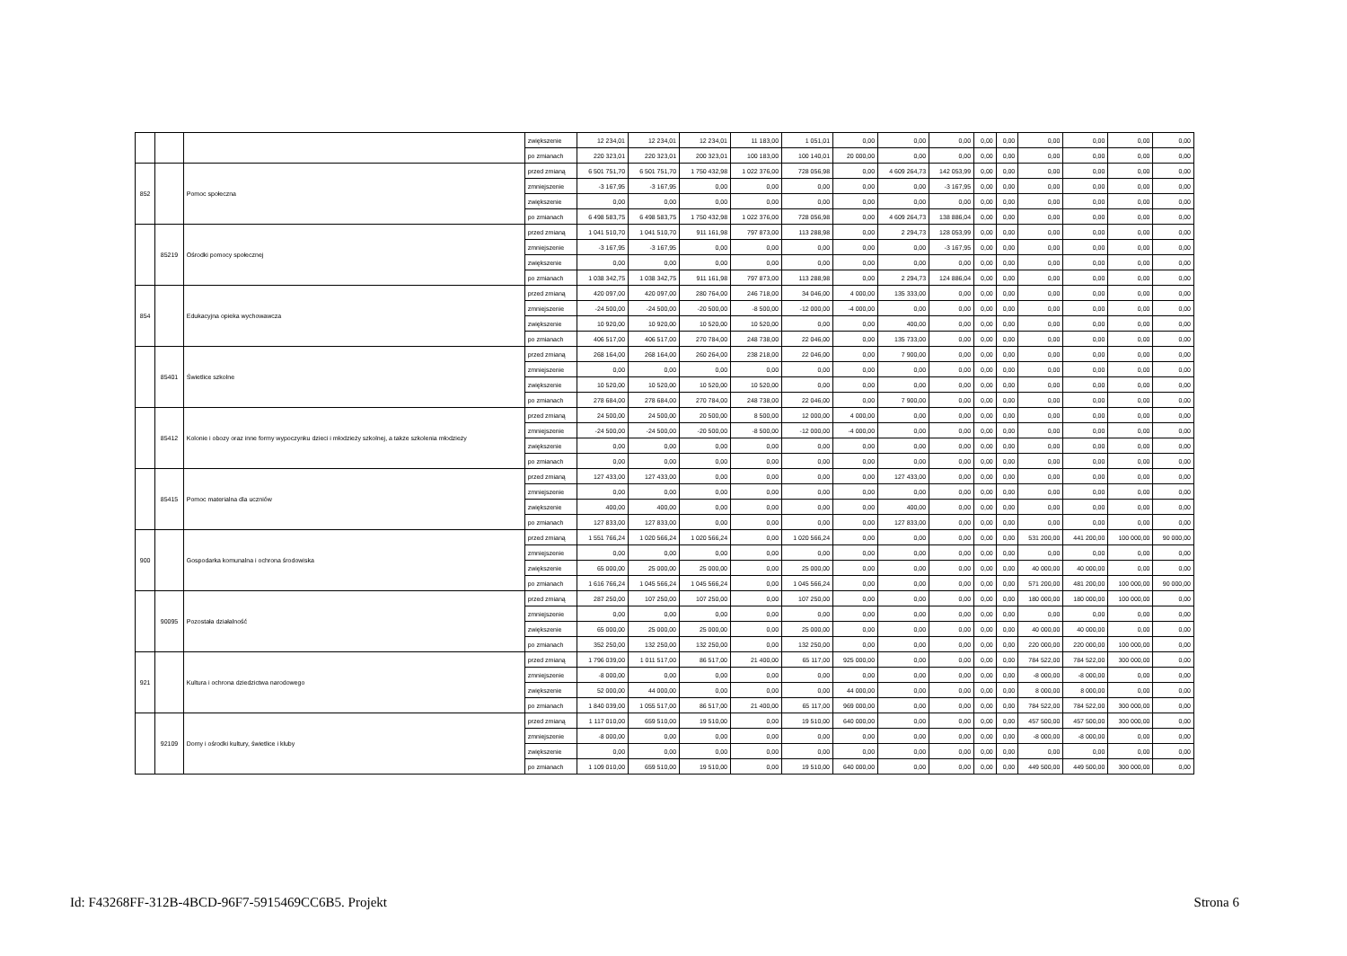| | | | zwiększenie | 12 234,01 | 12 234,01 | 12 234,01 | 11 183,00 | 1 051,01 | 0,00 | 0,00 | 0,00 | 0,00 | 0,00 | 0,00 | 0,00 | 0,00 | 0,00 |
| | | | po zmianach | 220 323,01 | 220 323,01 | 200 323,01 | 100 183,00 | 100 140,01 | 20 000,00 | 0,00 | 0,00 | 0,00 | 0,00 | 0,00 | 0,00 | 0,00 | 0,00 |
| 852 | | Pomoc społeczna | przed zmianą | 6 501 751,70 | 6 501 751,70 | 1 750 432,98 | 1 022 376,00 | 728 056,98 | 0,00 | 4 609 264,73 | 142 053,99 | 0,00 | 0,00 | 0,00 | 0,00 | 0,00 | 0,00 |
| | | | zmniejszenie | -3 167,95 | -3 167,95 | 0,00 | 0,00 | 0,00 | 0,00 | 0,00 | -3 167,95 | 0,00 | 0,00 | 0,00 | 0,00 | 0,00 | 0,00 |
| | | | zwiększenie | 0,00 | 0,00 | 0,00 | 0,00 | 0,00 | 0,00 | 0,00 | 0,00 | 0,00 | 0,00 | 0,00 | 0,00 | 0,00 | 0,00 |
| | | | po zmianach | 6 498 583,75 | 6 498 583,75 | 1 750 432,98 | 1 022 376,00 | 728 056,98 | 0,00 | 4 609 264,73 | 138 886,04 | 0,00 | 0,00 | 0,00 | 0,00 | 0,00 | 0,00 |
| | 85219 | Ośrodki pomocy społecznej | przed zmianą | 1 041 510,70 | 1 041 510,70 | 911 161,98 | 797 873,00 | 113 288,98 | 0,00 | 2 294,73 | 128 053,99 | 0,00 | 0,00 | 0,00 | 0,00 | 0,00 | 0,00 |
| | | | zmniejszenie | -3 167,95 | -3 167,95 | 0,00 | 0,00 | 0,00 | 0,00 | 0,00 | -3 167,95 | 0,00 | 0,00 | 0,00 | 0,00 | 0,00 | 0,00 |
| | | | zwiększenie | 0,00 | 0,00 | 0,00 | 0,00 | 0,00 | 0,00 | 0,00 | 0,00 | 0,00 | 0,00 | 0,00 | 0,00 | 0,00 | 0,00 |
| | | | po zmianach | 1 038 342,75 | 1 038 342,75 | 911 161,98 | 797 873,00 | 113 288,98 | 0,00 | 2 294,73 | 124 886,04 | 0,00 | 0,00 | 0,00 | 0,00 | 0,00 | 0,00 |
| 854 | | Edukacyjna opieka wychowawcza | przed zmianą | 420 097,00 | 420 097,00 | 280 764,00 | 246 718,00 | 34 046,00 | 4 000,00 | 135 333,00 | 0,00 | 0,00 | 0,00 | 0,00 | 0,00 | 0,00 | 0,00 |
| | | | zmniejszenie | -24 500,00 | -24 500,00 | -20 500,00 | -8 500,00 | -12 000,00 | -4 000,00 | 0,00 | 0,00 | 0,00 | 0,00 | 0,00 | 0,00 | 0,00 | 0,00 |
| | | | zwiększenie | 10 920,00 | 10 920,00 | 10 520,00 | 10 520,00 | 0,00 | 0,00 | 400,00 | 0,00 | 0,00 | 0,00 | 0,00 | 0,00 | 0,00 | 0,00 |
| | | | po zmianach | 406 517,00 | 406 517,00 | 270 784,00 | 248 738,00 | 22 046,00 | 0,00 | 135 733,00 | 0,00 | 0,00 | 0,00 | 0,00 | 0,00 | 0,00 | 0,00 |
| | 85401 | Świetlice szkolne | przed zmianą | 268 164,00 | 268 164,00 | 260 264,00 | 238 218,00 | 22 046,00 | 0,00 | 7 900,00 | 0,00 | 0,00 | 0,00 | 0,00 | 0,00 | 0,00 | 0,00 |
| | | | zmniejszenie | 0,00 | 0,00 | 0,00 | 0,00 | 0,00 | 0,00 | 0,00 | 0,00 | 0,00 | 0,00 | 0,00 | 0,00 | 0,00 | 0,00 |
| | | | zwiększenie | 10 520,00 | 10 520,00 | 10 520,00 | 10 520,00 | 0,00 | 0,00 | 0,00 | 0,00 | 0,00 | 0,00 | 0,00 | 0,00 | 0,00 | 0,00 |
| | | | po zmianach | 278 684,00 | 278 684,00 | 270 784,00 | 248 738,00 | 22 046,00 | 0,00 | 7 900,00 | 0,00 | 0,00 | 0,00 | 0,00 | 0,00 | 0,00 | 0,00 |
| | 85412 | Kolonie i obozy oraz inne formy wypoczynku dzieci i młodzieży szkolnej, a także szkolenia młodzieży | przed zmianą | 24 500,00 | 24 500,00 | 20 500,00 | 8 500,00 | 12 000,00 | 4 000,00 | 0,00 | 0,00 | 0,00 | 0,00 | 0,00 | 0,00 | 0,00 | 0,00 |
| | | | zmniejszenie | -24 500,00 | -24 500,00 | -20 500,00 | -8 500,00 | -12 000,00 | -4 000,00 | 0,00 | 0,00 | 0,00 | 0,00 | 0,00 | 0,00 | 0,00 | 0,00 |
| | | | zwiększenie | 0,00 | 0,00 | 0,00 | 0,00 | 0,00 | 0,00 | 0,00 | 0,00 | 0,00 | 0,00 | 0,00 | 0,00 | 0,00 | 0,00 |
| | | | po zmianach | 0,00 | 0,00 | 0,00 | 0,00 | 0,00 | 0,00 | 0,00 | 0,00 | 0,00 | 0,00 | 0,00 | 0,00 | 0,00 | 0,00 |
| | 85415 | Pomoc materialna dla uczniów | przed zmianą | 127 433,00 | 127 433,00 | 0,00 | 0,00 | 0,00 | 0,00 | 127 433,00 | 0,00 | 0,00 | 0,00 | 0,00 | 0,00 | 0,00 | 0,00 |
| | | | zmniejszenie | 0,00 | 0,00 | 0,00 | 0,00 | 0,00 | 0,00 | 0,00 | 0,00 | 0,00 | 0,00 | 0,00 | 0,00 | 0,00 | 0,00 |
| | | | zwiększenie | 400,00 | 400,00 | 0,00 | 0,00 | 0,00 | 0,00 | 400,00 | 0,00 | 0,00 | 0,00 | 0,00 | 0,00 | 0,00 | 0,00 |
| | | | po zmianach | 127 833,00 | 127 833,00 | 0,00 | 0,00 | 0,00 | 0,00 | 127 833,00 | 0,00 | 0,00 | 0,00 | 0,00 | 0,00 | 0,00 | 0,00 |
| 900 | | Gospodarka komunalna i ochrona środowiska | przed zmianą | 1 551 766,24 | 1 020 566,24 | 1 020 566,24 | 0,00 | 1 020 566,24 | 0,00 | 0,00 | 0,00 | 0,00 | 0,00 | 531 200,00 | 441 200,00 | 100 000,00 | 90 000,00 |
| | | | zmniejszenie | 0,00 | 0,00 | 0,00 | 0,00 | 0,00 | 0,00 | 0,00 | 0,00 | 0,00 | 0,00 | 0,00 | 0,00 | 0,00 | 0,00 |
| | | | zwiększenie | 65 000,00 | 25 000,00 | 25 000,00 | 0,00 | 25 000,00 | 0,00 | 0,00 | 0,00 | 0,00 | 0,00 | 40 000,00 | 40 000,00 | 0,00 | 0,00 |
| | | | po zmianach | 1 616 766,24 | 1 045 566,24 | 1 045 566,24 | 0,00 | 1 045 566,24 | 0,00 | 0,00 | 0,00 | 0,00 | 0,00 | 571 200,00 | 481 200,00 | 100 000,00 | 90 000,00 |
| | 90095 | Pozostała działalność | przed zmianą | 287 250,00 | 107 250,00 | 107 250,00 | 0,00 | 107 250,00 | 0,00 | 0,00 | 0,00 | 0,00 | 0,00 | 180 000,00 | 180 000,00 | 100 000,00 | 0,00 |
| | | | zmniejszenie | 0,00 | 0,00 | 0,00 | 0,00 | 0,00 | 0,00 | 0,00 | 0,00 | 0,00 | 0,00 | 0,00 | 0,00 | 0,00 | 0,00 |
| | | | zwiększenie | 65 000,00 | 25 000,00 | 25 000,00 | 0,00 | 25 000,00 | 0,00 | 0,00 | 0,00 | 0,00 | 0,00 | 40 000,00 | 40 000,00 | 0,00 | 0,00 |
| | | | po zmianach | 352 250,00 | 132 250,00 | 132 250,00 | 0,00 | 132 250,00 | 0,00 | 0,00 | 0,00 | 0,00 | 0,00 | 220 000,00 | 220 000,00 | 100 000,00 | 0,00 |
| 921 | | Kultura i ochrona dziedzictwa narodowego | przed zmianą | 1 796 039,00 | 1 011 517,00 | 86 517,00 | 21 400,00 | 65 117,00 | 925 000,00 | 0,00 | 0,00 | 0,00 | 0,00 | 784 522,00 | 784 522,00 | 300 000,00 | 0,00 |
| | | | zmniejszenie | -8 000,00 | 0,00 | 0,00 | 0,00 | 0,00 | 0,00 | 0,00 | 0,00 | 0,00 | 0,00 | -8 000,00 | -8 000,00 | 0,00 | 0,00 |
| | | | zwiększenie | 52 000,00 | 44 000,00 | 0,00 | 0,00 | 0,00 | 44 000,00 | 0,00 | 0,00 | 0,00 | 0,00 | 8 000,00 | 8 000,00 | 0,00 | 0,00 |
| | | | po zmianach | 1 840 039,00 | 1 055 517,00 | 86 517,00 | 21 400,00 | 65 117,00 | 969 000,00 | 0,00 | 0,00 | 0,00 | 0,00 | 784 522,00 | 784 522,00 | 300 000,00 | 0,00 |
| | 92109 | Domy i ośrodki kultury, świetlice i kluby | przed zmianą | 1 117 010,00 | 659 510,00 | 19 510,00 | 0,00 | 19 510,00 | 640 000,00 | 0,00 | 0,00 | 0,00 | 0,00 | 457 500,00 | 457 500,00 | 300 000,00 | 0,00 |
| | | | zmniejszenie | -8 000,00 | 0,00 | 0,00 | 0,00 | 0,00 | 0,00 | 0,00 | 0,00 | 0,00 | 0,00 | -8 000,00 | -8 000,00 | 0,00 | 0,00 |
| | | | zwiększenie | 0,00 | 0,00 | 0,00 | 0,00 | 0,00 | 0,00 | 0,00 | 0,00 | 0,00 | 0,00 | 0,00 | 0,00 | 0,00 | 0,00 |
| | | | po zmianach | 1 109 010,00 | 659 510,00 | 19 510,00 | 0,00 | 19 510,00 | 640 000,00 | 0,00 | 0,00 | 0,00 | 0,00 | 449 500,00 | 449 500,00 | 300 000,00 | 0,00 |
Id: F43268FF-312B-4BCD-96F7-5915469CC6B5. Projekt Strona 6